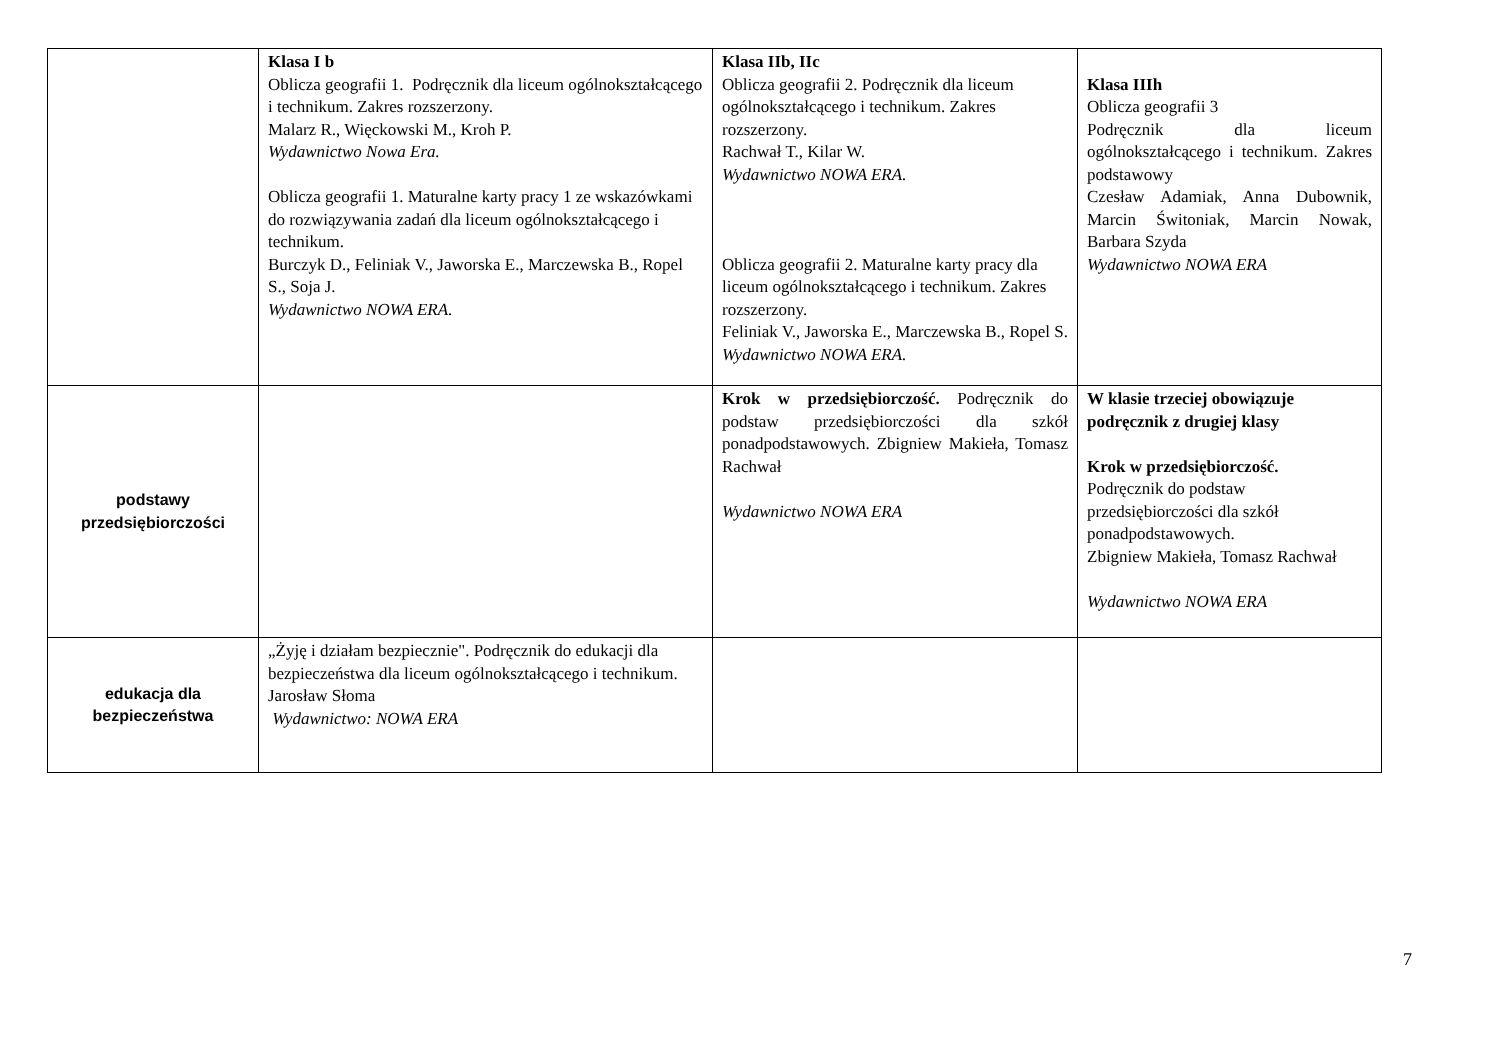| | Klasa I b Oblicza geografii 1. Podręcznik dla liceum ogólnokształcącego i technikum. Zakres rozszerzony. Malarz R., Więckowski M., Kroh P. Wydawnictwo Nowa Era. Oblicza geografii 1. Maturalne karty pracy 1 ze wskazówkami do rozwiązywania zadań dla liceum ogólnokształcącego i technikum. Burczyk D., Feliniak V., Jaworska E., Marczewska B., Ropel S., Soja J. Wydawnictwo NOWA ERA. | Klasa IIb, IIc Oblicza geografii 2. Podręcznik dla liceum ogólnokształcącego i technikum. Zakres rozszerzony. Rachwał T., Kilar W. Wydawnictwo NOWA ERA. Oblicza geografii 2. Maturalne karty pracy dla liceum ogólnokształcącego i technikum. Zakres rozszerzony. Feliniak V., Jaworska E., Marczewska B., Ropel S. Wydawnictwo NOWA ERA. | Klasa IIIh Oblicza geografii 3 Podręcznik dla liceum ogólnokształcącego i technikum. Zakres podstawowy Czesław Adamiak, Anna Dubownik, Marcin Świtoniak, Marcin Nowak, Barbara Szyda Wydawnictwo NOWA ERA |
| podstawy przedsiębiorczości | | Krok w przedsiębiorczość. Podręcznik do podstaw przedsiębiorczości dla szkół ponadpodstawowych. Zbigniew Makieła, Tomasz Rachwał Wydawnictwo NOWA ERA | W klasie trzeciej obowiązuje podręcznik z drugiej klasy Krok w przedsiębiorczość. Podręcznik do podstaw przedsiębiorczości dla szkół ponadpodstawowych. Zbigniew Makieła, Tomasz Rachwał Wydawnictwo NOWA ERA |
| edukacja dla bezpieczeństwa | „Żyję i działam bezpiecznie". Podręcznik do edukacji dla bezpieczeństwa dla liceum ogólnokształcącego i technikum. Jarosław Słoma Wydawnictwo: NOWA ERA | | |
7